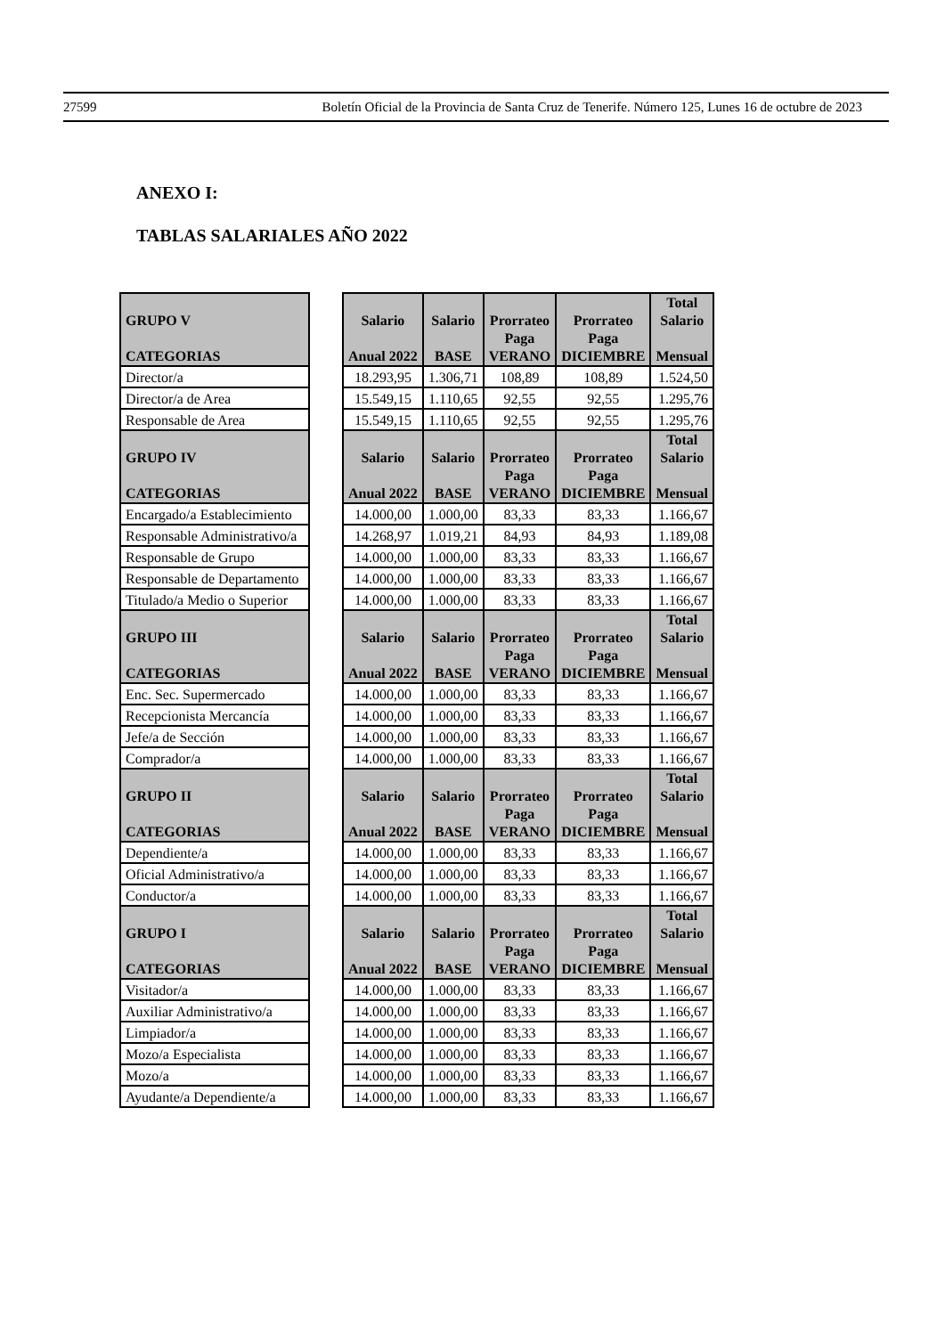27599 Boletín Oficial de la Provincia de Santa Cruz de Tenerife. Número 125, Lunes 16 de octubre de 2023
ANEXO I:
TABLAS SALARIALES AÑO 2022
| GRUPO V CATEGORIAS | | Salario Anual 2022 | Salario BASE | Prorrateo Paga VERANO | Prorrateo Paga DICIEMBRE | Total Salario Mensual |
| --- | --- | --- | --- | --- | --- | --- |
| Director/a | | 18.293,95 | 1.306,71 | 108,89 | 108,89 | 1.524,50 |
| Director/a de Area | | 15.549,15 | 1.110,65 | 92,55 | 92,55 | 1.295,76 |
| Responsable de Area | | 15.549,15 | 1.110,65 | 92,55 | 92,55 | 1.295,76 |
| GRUPO IV CATEGORIAS | | Salario Anual 2022 | Salario BASE | Prorrateo Paga VERANO | Prorrateo Paga DICIEMBRE | Total Salario Mensual |
| Encargado/a Establecimiento | | 14.000,00 | 1.000,00 | 83,33 | 83,33 | 1.166,67 |
| Responsable Administrativo/a | | 14.268,97 | 1.019,21 | 84,93 | 84,93 | 1.189,08 |
| Responsable de Grupo | | 14.000,00 | 1.000,00 | 83,33 | 83,33 | 1.166,67 |
| Responsable de Departamento | | 14.000,00 | 1.000,00 | 83,33 | 83,33 | 1.166,67 |
| Titulado/a Medio o Superior | | 14.000,00 | 1.000,00 | 83,33 | 83,33 | 1.166,67 |
| GRUPO III CATEGORIAS | | Salario Anual 2022 | Salario BASE | Prorrateo Paga VERANO | Prorrateo Paga DICIEMBRE | Total Salario Mensual |
| Enc. Sec. Supermercado | | 14.000,00 | 1.000,00 | 83,33 | 83,33 | 1.166,67 |
| Recepcionista Mercancía | | 14.000,00 | 1.000,00 | 83,33 | 83,33 | 1.166,67 |
| Jefe/a de Sección | | 14.000,00 | 1.000,00 | 83,33 | 83,33 | 1.166,67 |
| Comprador/a | | 14.000,00 | 1.000,00 | 83,33 | 83,33 | 1.166,67 |
| GRUPO II CATEGORIAS | | Salario Anual 2022 | Salario BASE | Prorrateo Paga VERANO | Prorrateo Paga DICIEMBRE | Total Salario Mensual |
| Dependiente/a | | 14.000,00 | 1.000,00 | 83,33 | 83,33 | 1.166,67 |
| Oficial Administrativo/a | | 14.000,00 | 1.000,00 | 83,33 | 83,33 | 1.166,67 |
| Conductor/a | | 14.000,00 | 1.000,00 | 83,33 | 83,33 | 1.166,67 |
| GRUPO I CATEGORIAS | | Salario Anual 2022 | Salario BASE | Prorrateo Paga VERANO | Prorrateo Paga DICIEMBRE | Total Salario Mensual |
| Visitador/a | | 14.000,00 | 1.000,00 | 83,33 | 83,33 | 1.166,67 |
| Auxiliar Administrativo/a | | 14.000,00 | 1.000,00 | 83,33 | 83,33 | 1.166,67 |
| Limpiador/a | | 14.000,00 | 1.000,00 | 83,33 | 83,33 | 1.166,67 |
| Mozo/a Especialista | | 14.000,00 | 1.000,00 | 83,33 | 83,33 | 1.166,67 |
| Mozo/a | | 14.000,00 | 1.000,00 | 83,33 | 83,33 | 1.166,67 |
| Ayudante/a Dependiente/a | | 14.000,00 | 1.000,00 | 83,33 | 83,33 | 1.166,67 |